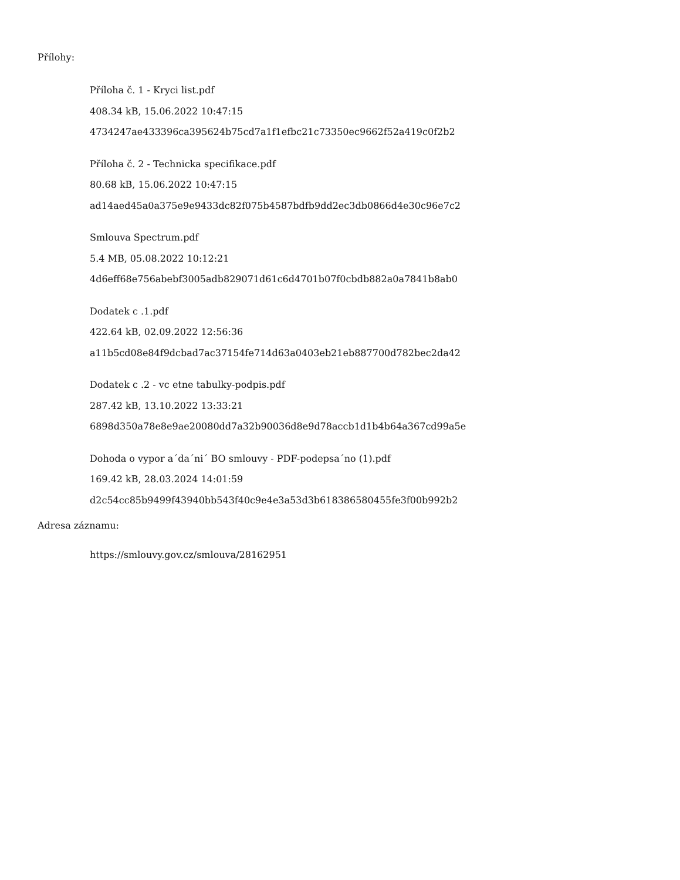Přílohy:
Příloha č. 1 - Kryci list.pdf
408.34 kB, 15.06.2022 10:47:15
4734247ae433396ca395624b75cd7a1f1efbc21c73350ec9662f52a419c0f2b2
Příloha č. 2 - Technicka specifikace.pdf
80.68 kB, 15.06.2022 10:47:15
ad14aed45a0a375e9e9433dc82f075b4587bdfb9dd2ec3db0866d4e30c96e7c2
Smlouva Spectrum.pdf
5.4 MB, 05.08.2022 10:12:21
4d6eff68e756abebf3005adb829071d61c6d4701b07f0cbdb882a0a7841b8ab0
Dodatek c .1.pdf
422.64 kB, 02.09.2022 12:56:36
a11b5cd08e84f9dcbad7ac37154fe714d63a0403eb21eb887700d782bec2da42
Dodatek c .2 - vc etne tabulky-podpis.pdf
287.42 kB, 13.10.2022 13:33:21
6898d350a78e8e9ae20080dd7a32b90036d8e9d78accb1d1b4b64a367cd99a5e
Dohoda o vypor a´da´ni´ BO smlouvy - PDF-podepsa´no (1).pdf
169.42 kB, 28.03.2024 14:01:59
d2c54cc85b9499f43940bb543f40c9e4e3a53d3b618386580455fe3f00b992b2
Adresa záznamu:
https://smlouvy.gov.cz/smlouva/28162951